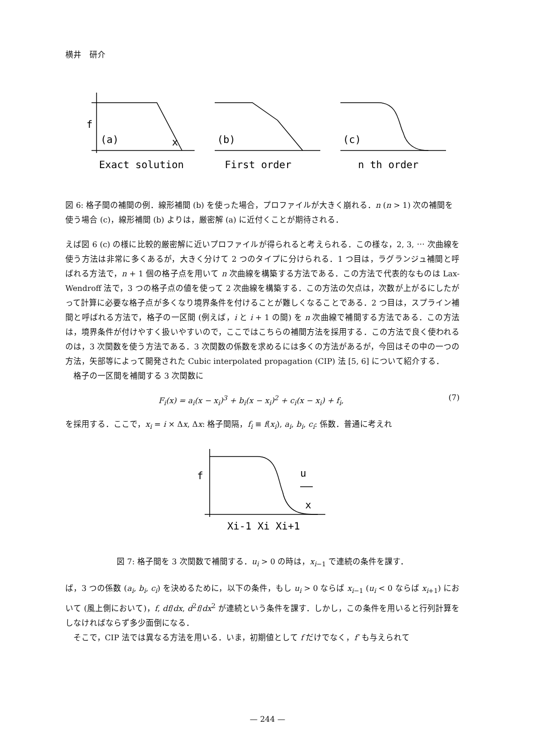横井　研介
f
(a)
x
(b)
(c)
Exact solution
First order
n th order
図 6: 格子間の補間の例．線形補間 (b) を使った場合，プロファイルが大きく崩れる．n (n > 1) 次の補間を使う場合 (c)，線形補間 (b) よりは，厳密解 (a) に近付くことが期待される．
えば図 6 (c) の様に比較的厳密解に近いプロファイルが得られると考えられる．この様な，2, 3, ⋯ 次曲線を使う方法は非常に多くあるが，大きく分けて 2 つのタイプに分けられる．1 つ目は，ラグランジュ補間と呼ばれる方法で，n + 1 個の格子点を用いて n 次曲線を構築する方法である．この方法で代表的なものは Lax-Wendroff 法で，3 つの格子点の値を使って 2 次曲線を構築する．この方法の欠点は，次数が上がるにしたがって計算に必要な格子点が多くなり境界条件を付けることが難しくなることである．2 つ目は，スプライン補間と呼ばれる方法で，格子の一区間 (例えば，i と i + 1 の間) を n 次曲線で補間する方法である．この方法は，境界条件が付けやすく扱いやすいので，ここではこちらの補間方法を採用する．この方法で良く使われるのは，3 次関数を使う方法である．3 次関数の係数を求めるには多くの方法があるが，今回はその中の一つの方法，矢部等によって開発された Cubic interpolated propagation (CIP) 法 [5, 6] について紹介する．
格子の一区間を補間する 3 次関数に
F<sub>i</sub>(x) = a<sub>i</sub>(x − x<sub>i</sub>)<sup>3</sup> + b<sub>i</sub>(x − x<sub>i</sub>)<sup>2</sup> + c<sub>i</sub>(x − x<sub>i</sub>) + f<sub>i</sub>, (7)
を採用する．ここで，x<sub>i</sub> = i × Δx, Δx: 格子間隔，f<sub>i</sub> ≡ f(x<sub>i</sub>), a<sub>i</sub>, b<sub>i</sub>, c<sub>i</sub>: 係数．普通に考えれ
f
u
x
Xi-1 Xi Xi+1
図 7: 格子間を 3 次関数で補間する．u<sub>i</sub> > 0 の時は，x<sub>i−1</sub> で連続の条件を課す．
ば，3 つの係数 (a<sub>i</sub>, b<sub>i</sub>, c<sub>i</sub>) を決めるために，以下の条件，もし u<sub>i</sub> > 0 ならば x<sub>i−1</sub> (u<sub>i</sub> < 0 ならば x<sub>i+1</sub>) において (風上側において)，f, df/dx, d<sup>2</sup>f/dx<sup>2</sup> が連続という条件を課す．しかし，この条件を用いると行列計算をしなければならず多少面倒になる．
そこで，CIP 法では異なる方法を用いる．いま，初期値として f だけでなく，f′ も与えられて
— 244 —